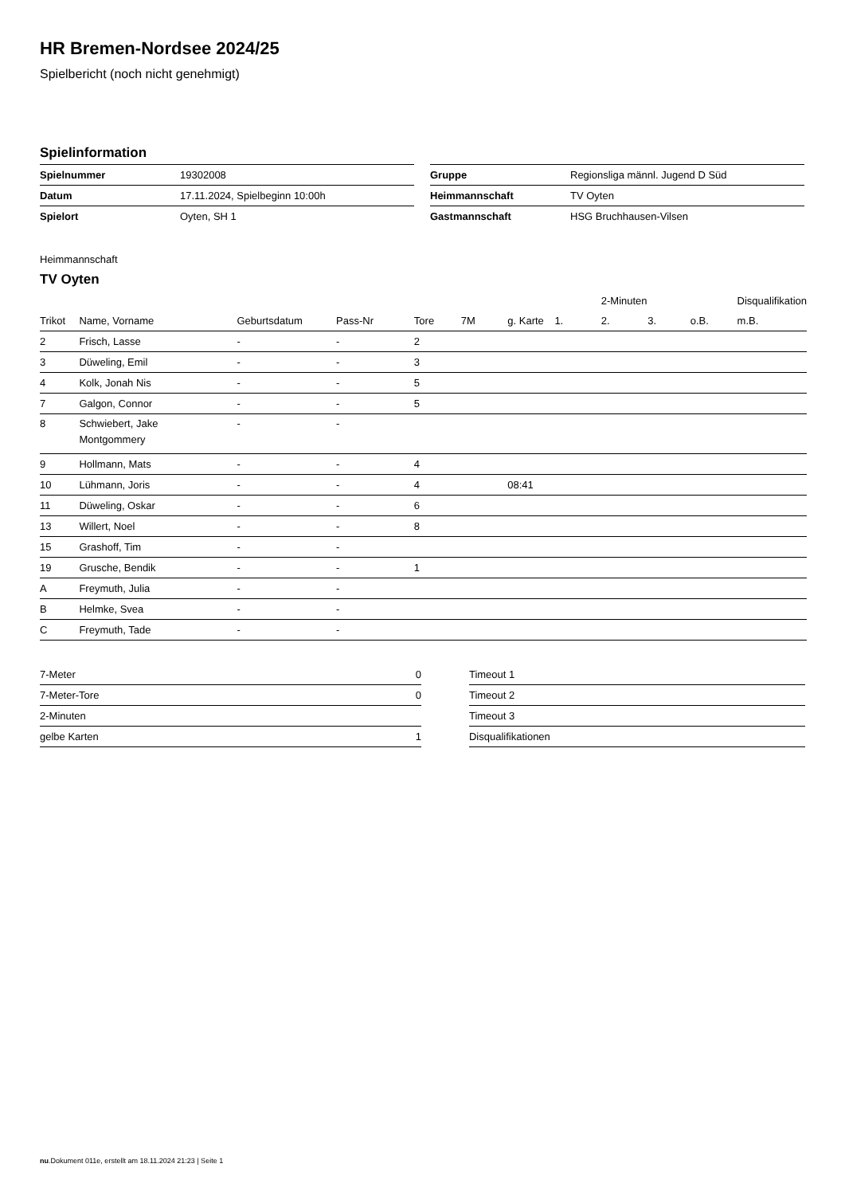HR Bremen-Nordsee 2024/25
Spielbericht (noch nicht genehmigt)
Spielinformation
| Spielnummer | 19302008 |
| Datum | 17.11.2024, Spielbeginn 10:00h |
| Spielort | Oyten, SH 1 |
| Gruppe | Regionsliga männl. Jugend D Süd |
| Heimmannschaft | TV Oyten |
| Gastmannschaft | HSG Bruchhausen-Vilsen |
Heimmannschaft
TV Oyten
| | | | | | | | | 2-Minuten | | | Disqualifikation |
| --- | --- | --- | --- | --- | --- | --- | --- | --- | --- | --- | --- |
| Trikot | Name, Vorname | Geburtsdatum | Pass-Nr | Tore | 7M | g. Karte | 1. | 2. | 3. | o.B. | m.B. |
| 2 | Frisch, Lasse | - | - | 2 | | | | | | | |
| 3 | Düweling, Emil | - | - | 3 | | | | | | | |
| 4 | Kolk, Jonah Nis | - | - | 5 | | | | | | | |
| 7 | Galgon, Connor | - | - | 5 | | | | | | | |
| 8 | Schwiebert, Jake Montgommery | - | - | | | | | | | | |
| 9 | Hollmann, Mats | - | - | 4 | | | | | | | |
| 10 | Lühmann, Joris | - | - | 4 | | 08:41 | | | | | |
| 11 | Düweling, Oskar | - | - | 6 | | | | | | | |
| 13 | Willert, Noel | - | - | 8 | | | | | | | |
| 15 | Grashoff, Tim | - | - | | | | | | | | |
| 19 | Grusche, Bendik | - | - | 1 | | | | | | | |
| A | Freymuth, Julia | - | - | | | | | | | | |
| B | Helmke, Svea | - | - | | | | | | | | |
| C | Freymuth, Tade | - | - | | | | | | | | |
| 7-Meter | 0 |
| 7-Meter-Tore | 0 |
| 2-Minuten | |
| gelbe Karten | 1 |
| Timeout 1 |
| Timeout 2 |
| Timeout 3 |
| Disqualifikationen |
nu.Dokument 011e, erstellt am 18.11.2024 21:23 | Seite 1